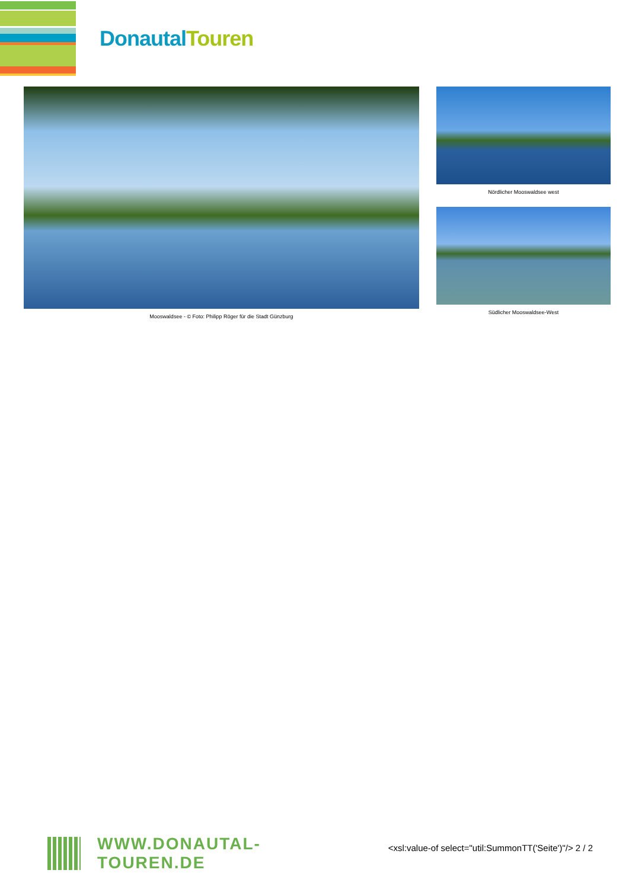Donautal Touren
Mooswaldsee - © Foto: Philipp Röger für die Stadt Günzburg Nördlicher Mooswaldsee west
Südlicher Mooswaldsee-West
WWW.DONAUTAL-TOUREN.DE
<xsl:value-of select="util:SummonTT('Seite')"/> 2 / 2